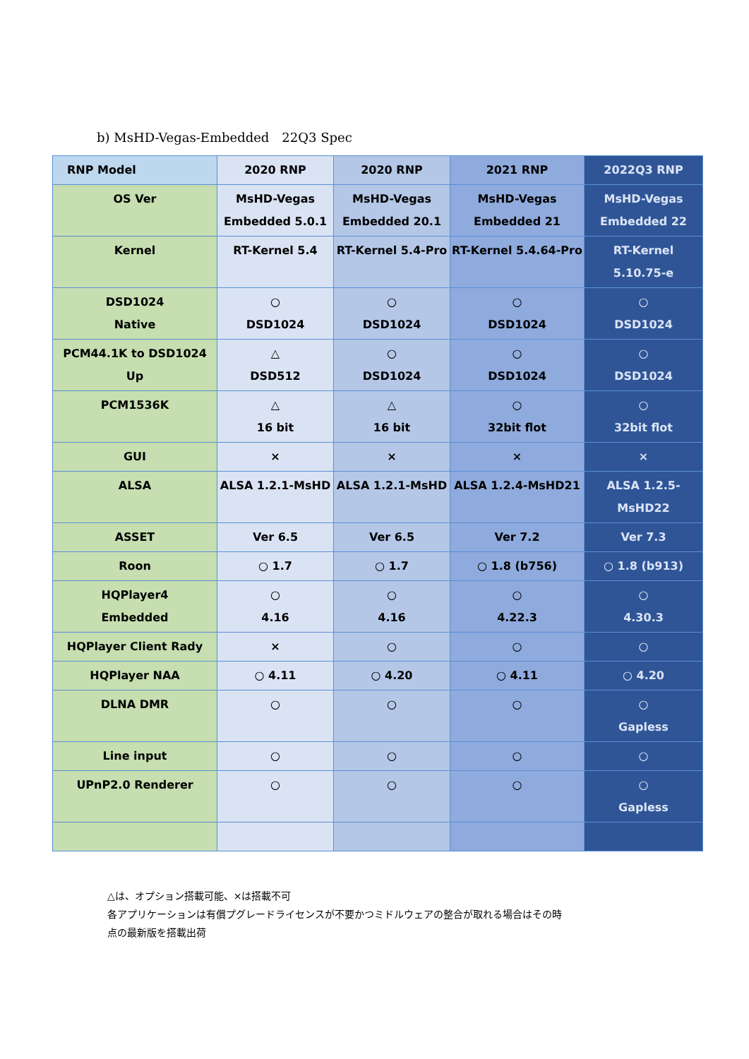b) MsHD-Vegas-Embedded　22Q3 Spec
| RNP Model | 2020 RNP | 2020 RNP | 2021 RNP | 2022Q3 RNP |
| OS Ver | MsHD-Vegas Embedded 5.0.1 | MsHD-Vegas Embedded 20.1 | MsHD-Vegas Embedded 21 | MsHD-Vegas Embedded 22 |
| Kernel | RT-Kernel 5.4 | RT-Kernel 5.4-Pro | RT-Kernel 5.4.64-Pro | RT-Kernel 5.10.75-e |
| DSD1024 Native | ○ DSD1024 | ○ DSD1024 | ○ DSD1024 | ○ DSD1024 |
| PCM44.1K to DSD1024 Up | △ DSD512 | ○ DSD1024 | ○ DSD1024 | ○ DSD1024 |
| PCM1536K | △ 16 bit | △ 16 bit | ○ 32bit flot | ○ 32bit flot |
| GUI | × | × | × | × |
| ALSA | ALSA 1.2.1-MsHD | ALSA 1.2.1-MsHD | ALSA 1.2.4-MsHD21 | ALSA 1.2.5-MsHD22 |
| ASSET | Ver 6.5 | Ver 6.5 | Ver 7.2 | Ver 7.3 |
| Roon | ○ 1.7 | ○ 1.7 | ○ 1.8 (b756) | ○ 1.8 (b913) |
| HQPlayer4 Embedded | ○ 4.16 | ○ 4.16 | ○ 4.22.3 | ○ 4.30.3 |
| HQPlayer Client Rady | × | ○ | ○ | ○ |
| HQPlayer NAA | ○ 4.11 | ○ 4.20 | ○ 4.11 | ○ 4.20 |
| DLNA DMR | ○ | ○ | ○ | ○ Gapless |
| Line input | ○ | ○ | ○ | ○ |
| UPnP2.0 Renderer | ○ | ○ | ○ | ○ Gapless |
△は、オプション搭載可能、×は搭載不可
各アプリケーションは有償プグレードライセンスが不要かつミドルウェアの整合が取れる場合はその時
点の最新版を搭載出荷